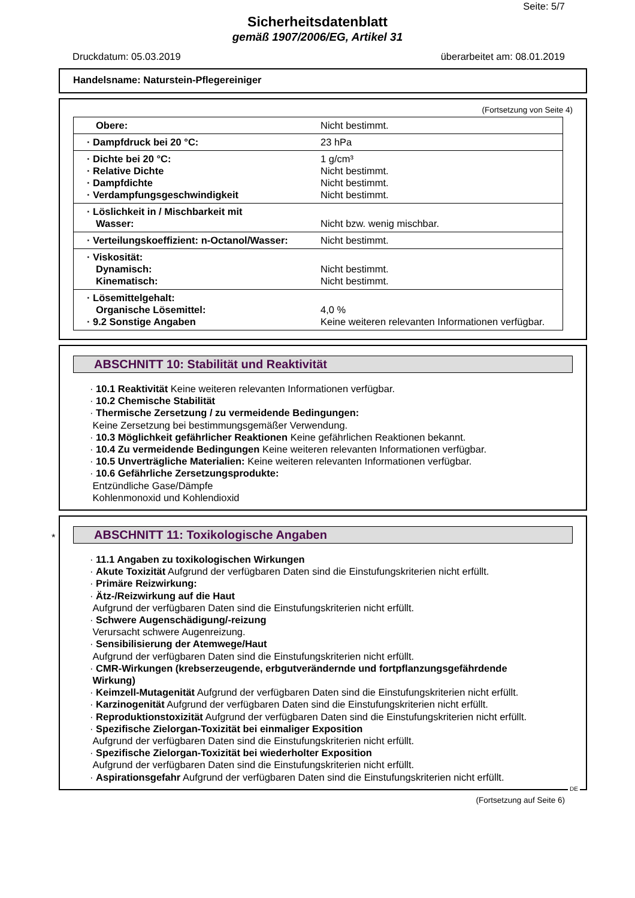Seite: 5/7
Sicherheitsdatenblatt
gemäß 1907/2006/EG, Artikel 31
Druckdatum: 05.03.2019 überarbeitet am: 08.01.2019
Handelsname: Naturstein-Pflegereiniger
(Fortsetzung von Seite 4)
| Obere: | Nicht bestimmt. |
| · Dampfdruck bei 20 °C: | 23 hPa |
| · Dichte bei 20 °C: · Relative Dichte · Dampfdichte · Verdampfungsgeschwindigkeit | 1 g/cm³ Nicht bestimmt. Nicht bestimmt. Nicht bestimmt. |
| · Löslichkeit in / Mischbarkeit mit Wasser: | Nicht bzw. wenig mischbar. |
| · Verteilungskoeffizient: n-Octanol/Wasser: | Nicht bestimmt. |
| · Viskosität: Dynamisch: Kinematisch: | Nicht bestimmt. Nicht bestimmt. |
| · Lösemittelgehalt: Organische Lösemittel: · 9.2 Sonstige Angaben | 4,0 % Keine weiteren relevanten Informationen verfügbar. |
ABSCHNITT 10: Stabilität und Reaktivität
· 10.1 Reaktivität Keine weiteren relevanten Informationen verfügbar.
· 10.2 Chemische Stabilität
· Thermische Zersetzung / zu vermeidende Bedingungen:
Keine Zersetzung bei bestimmungsgemäßer Verwendung.
· 10.3 Möglichkeit gefährlicher Reaktionen Keine gefährlichen Reaktionen bekannt.
· 10.4 Zu vermeidende Bedingungen Keine weiteren relevanten Informationen verfügbar.
· 10.5 Unverträgliche Materialien: Keine weiteren relevanten Informationen verfügbar.
· 10.6 Gefährliche Zersetzungsprodukte:
Entzündliche Gase/Dämpfe
Kohlenmonoxid und Kohlendioxid
*
ABSCHNITT 11: Toxikologische Angaben
· 11.1 Angaben zu toxikologischen Wirkungen
· Akute Toxizität Aufgrund der verfügbaren Daten sind die Einstufungskriterien nicht erfüllt.
· Primäre Reizwirkung:
· Ätz-/Reizwirkung auf die Haut
Aufgrund der verfügbaren Daten sind die Einstufungskriterien nicht erfüllt.
· Schwere Augenschädigung/-reizung
Verursacht schwere Augenreizung.
· Sensibilisierung der Atemwege/Haut
Aufgrund der verfügbaren Daten sind die Einstufungskriterien nicht erfüllt.
· CMR-Wirkungen (krebserzeugende, erbgutverändernde und fortpflanzungsgefährdende
Wirkung)
· Keimzell-Mutagenität Aufgrund der verfügbaren Daten sind die Einstufungskriterien nicht erfüllt.
· Karzinogenität Aufgrund der verfügbaren Daten sind die Einstufungskriterien nicht erfüllt.
· Reproduktionstoxizität Aufgrund der verfügbaren Daten sind die Einstufungskriterien nicht erfüllt.
· Spezifische Zielorgan-Toxizität bei einmaliger Exposition
Aufgrund der verfügbaren Daten sind die Einstufungskriterien nicht erfüllt.
· Spezifische Zielorgan-Toxizität bei wiederholter Exposition
Aufgrund der verfügbaren Daten sind die Einstufungskriterien nicht erfüllt.
· Aspirationsgefahr Aufgrund der verfügbaren Daten sind die Einstufungskriterien nicht erfüllt.
DE
(Fortsetzung auf Seite 6)